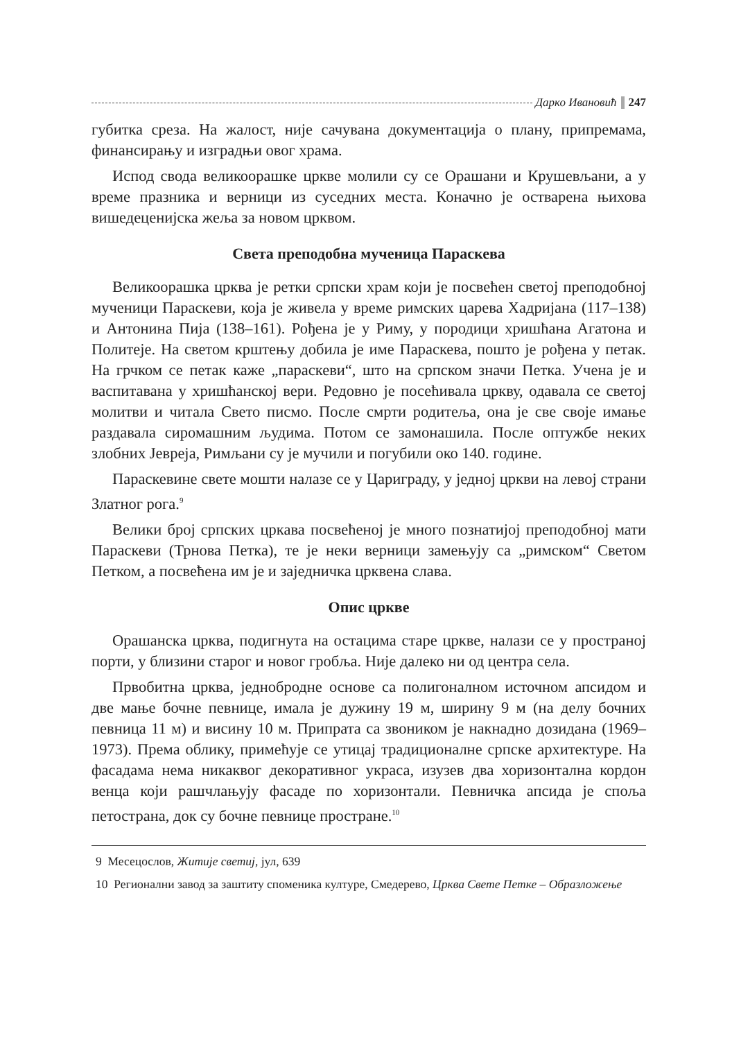Дарко Ивановић 247
губитка среза. На жалост, није сачувана документација о плану, припремама, финансирању и изградњи овог храма.
Испод свода великоорашке цркве молили су се Орашани и Крушевљани, а у време празника и верници из суседних места. Коначно је остварена њихова вишедеценијска жеља за новом црквом.
Света преподобна мученица Параскева
Великоорашка црква је ретки српски храм који је посвећен светој преподобној мученици Параскеви, која је живела у време римских царева Хадријана (117–138) и Антонина Пија (138–161). Рођена је у Риму, у породици хришћана Агатона и Политеје. На светом крштењу добила је име Параскева, пошто је рођена у петак. На грчком се петак каже „параскеви“, што на српском значи Петка. Учена је и васпитавана у хришћанској вери. Редовно је посећивала цркву, одавала се светој молитви и читала Свето писмо. После смрти родитеља, она је све своје имање раздавала сиромашним људима. Потом се замонашила. После оптужбе неких злобних Јевреја, Римљани су је мучили и погубили око 140. године.
Параскевине свете мошти налазе се у Цариграду, у једној цркви на левој страни Златног рога.<sup>9</sup>
Велики број српских цркава посвећеној је много познатијој преподобној мати Параскеви (Трнова Петка), те је неки верници замењују са „римском“ Светом Петком, а посвећена им је и заједничка црквена слава.
Опис цркве
Орашанска црква, подигнута на остацима старе цркве, налази се у пространој порти, у близини старог и новог гробља. Није далеко ни од центра села.
Првобитна црква, једнобродне основе са полигоналном источном апсидом и две мање бочне певнице, имала је дужину 19 м, ширину 9 м (на делу бочних певница 11 м) и висину 10 м. Припрата са звоником је накнадно дозидана (1969–1973). Према облику, примећује се утицај традиционалне српске архитектуре. На фасадама нема никаквог декоративног украса, изузев два хоризонтална кордон венца који рашчлањују фасаде по хоризонтали. Певничка апсида је споља петострана, док су бочне певнице простране.<sup>10</sup>
9 Месецослов, Житије светиј, јул, 639
10 Регионални завод за заштиту споменика културе, Смедерево, Црква Свете Петке – Образложење